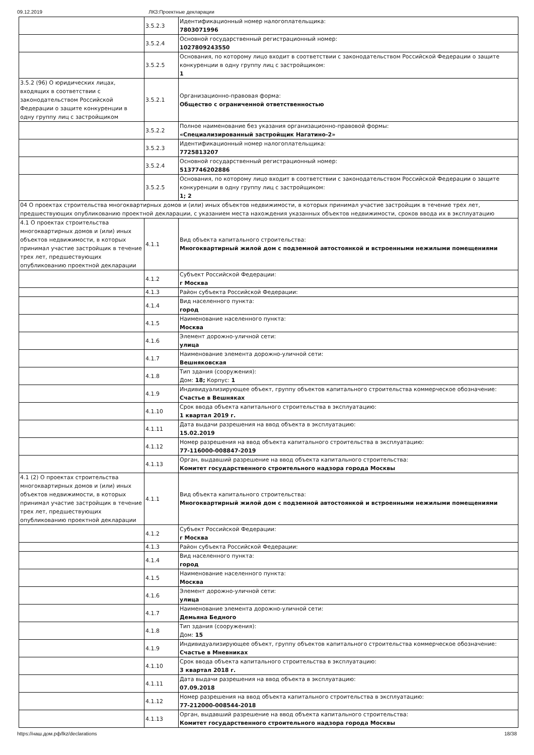09.12.2019 ЛКЗ:Проектные декларации
| | 3.5.2.3 | Идентификационный номер налогоплательщика: 7803071996 |
| | 3.5.2.4 | Основной государственный регистрационный номер: 1027809243550 |
| | 3.5.2.5 | Основания, по которому лицо входит в соответствии с законодательством Российской Федерации о защите конкуренции в одну группу лиц с застройщиком: 1 |
| 3.5.2 (96) О юридических лицах, входящих в соответствии с законодательством Российской Федерации о защите конкуренции в одну группу лиц с застройщиком | 3.5.2.1 | Организационно-правовая форма: Общество с ограниченной ответственностью |
| | 3.5.2.2 | Полное наименование без указания организационно-правовой формы: «Специализированный застройщик Нагатино-2» |
| | 3.5.2.3 | Идентификационный номер налогоплательщика: 7725813207 |
| | 3.5.2.4 | Основной государственный регистрационный номер: 5137746202886 |
| | 3.5.2.5 | Основания, по которому лицо входит в соответствии с законодательством Российской Федерации о защите конкуренции в одну группу лиц с застройщиком: 1; 2 |
| 04 О проектах строительства многоквартирных домов и (или) иных объектов недвижимости, в которых принимал участие застройщик в течение трех лет, предшествующих опубликованию проектной декларации, с указанием места нахождения указанных объектов недвижимости, сроков ввода их в эксплуатацию | | |
| 4.1 О проектах строительства многоквартирных домов и (или) иных объектов недвижимости, в которых принимал участие застройщик в течение трех лет, предшествующих опубликованию проектной декларации | 4.1.1 | Вид объекта капитального строительства: Многоквартирный жилой дом с подземной автостоянкой и встроенными нежилыми помещениями |
| | 4.1.2 | Субъект Российской Федерации: г Москва |
| | 4.1.3 | Район субъекта Российской Федерации: |
| | 4.1.4 | Вид населенного пункта: город |
| | 4.1.5 | Наименование населенного пункта: Москва |
| | 4.1.6 | Элемент дорожно-уличной сети: улица |
| | 4.1.7 | Наименование элемента дорожно-уличной сети: Вешняковская |
| | 4.1.8 | Тип здания (сооружения): Дом: 18; Корпус: 1 |
| | 4.1.9 | Индивидуализирующее объект, группу объектов капитального строительства коммерческое обозначение: Счастье в Вешняках |
| | 4.1.10 | Срок ввода объекта капитального строительства в эксплуатацию: 1 квартал 2019 г. |
| | 4.1.11 | Дата выдачи разрешения на ввод объекта в эксплуатацию: 15.02.2019 |
| | 4.1.12 | Номер разрешения на ввод объекта капитального строительства в эксплуатацию: 77-116000-008847-2019 |
| | 4.1.13 | Орган, выдавший разрешение на ввод объекта капитального строительства: Комитет государственного строительного надзора города Москвы |
| 4.1 (2) О проектах строительства многоквартирных домов и (или) иных объектов недвижимости, в которых принимал участие застройщик в течение трех лет, предшествующих опубликованию проектной декларации | 4.1.1 | Вид объекта капитального строительства: Многоквартирный жилой дом с подземной автостоянкой и встроенными нежилыми помещениями |
| | 4.1.2 | Субъект Российской Федерации: г Москва |
| | 4.1.3 | Район субъекта Российской Федерации: |
| | 4.1.4 | Вид населенного пункта: город |
| | 4.1.5 | Наименование населенного пункта: Москва |
| | 4.1.6 | Элемент дорожно-уличной сети: улица |
| | 4.1.7 | Наименование элемента дорожно-уличной сети: Демьяна Бедного |
| | 4.1.8 | Тип здания (сооружения): Дом: 15 |
| | 4.1.9 | Индивидуализирующее объект, группу объектов капитального строительства коммерческое обозначение: Счастье в Мневниках |
| | 4.1.10 | Срок ввода объекта капитального строительства в эксплуатацию: 3 квартал 2018 г. |
| | 4.1.11 | Дата выдачи разрешения на ввод объекта в эксплуатацию: 07.09.2018 |
| | 4.1.12 | Номер разрешения на ввод объекта капитального строительства в эксплуатацию: 77-212000-008544-2018 |
| | 4.1.13 | Орган, выдавший разрешение на ввод объекта капитального строительства: Комитет государственного строительного надзора города Москвы |
https://наш.дом.рф/lkz/declarations 18/38